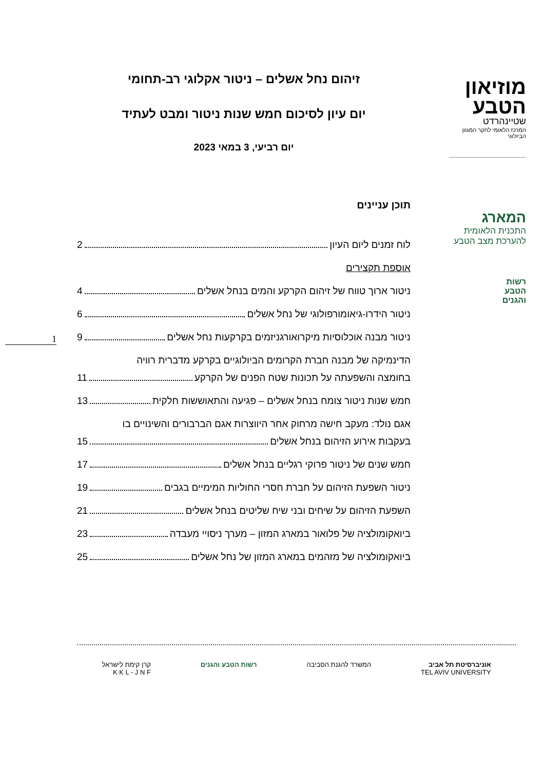מוזיאון
הטבע
שטיינהרדט
המרכז הלאומי לחקר המגוון הביולוגי
המארג
התכנית הלאומית
להערכת מצב הטבע
רשות
הטבע
והגנים
זיהום נחל אשלים – ניטור אקלוגי רב-תחומי
יום עיון לסיכום חמש שנות ניטור ומבט לעתיד
יום רביעי, 3 במאי 2023
תוכן עניינים
לוח זמנים ליום העיון 2
אוספת תקצירים
ניטור ארוך טווח של זיהום הקרקע והמים בנחל אשלים 4
ניטור הידרו-גיאומורפולוגי של נחל אשלים 6
ניטור מבנה אוכלוסיות מיקרואורגניזמים בקרקעות נחל אשלים 9
הדינמיקה של מבנה חברת הקרומים הביולוגיים בקרקע מדברית רוויה
בחומצה והשפעתה על תכונות שטח הפנים של הקרקע 11
חמש שנות ניטור צומח בנחל אשלים – פגיעה והתאוששות חלקית 13
אגם נולד: מעקב חישה מרחוק אחר היווצרות אגם הברבורים והשינויים בו
בעקבות אירוע הזיהום בנחל אשלים 15
חמש שנים של ניטור פרוקי רגליים בנחל אשלים 17
ניטור השפעת הזיהום על חברת חסרי החוליות המימיים בגבים 19
השפעת הזיהום על שיחים ובני שיח שליטים בנחל אשלים 21
ביואקומולציה של פלואור במארג המזון – מערך ניסויי מעבדה 23
ביואקומולציה של מזהמים במארג המזון של נחל אשלים 25
1
אוניברסיטת תל אביב
TEL AVIV UNIVERSITY
המשרד להגנת הסביבה רשות הטבע והגנים קרן קימת לישראל
K K L - J N F